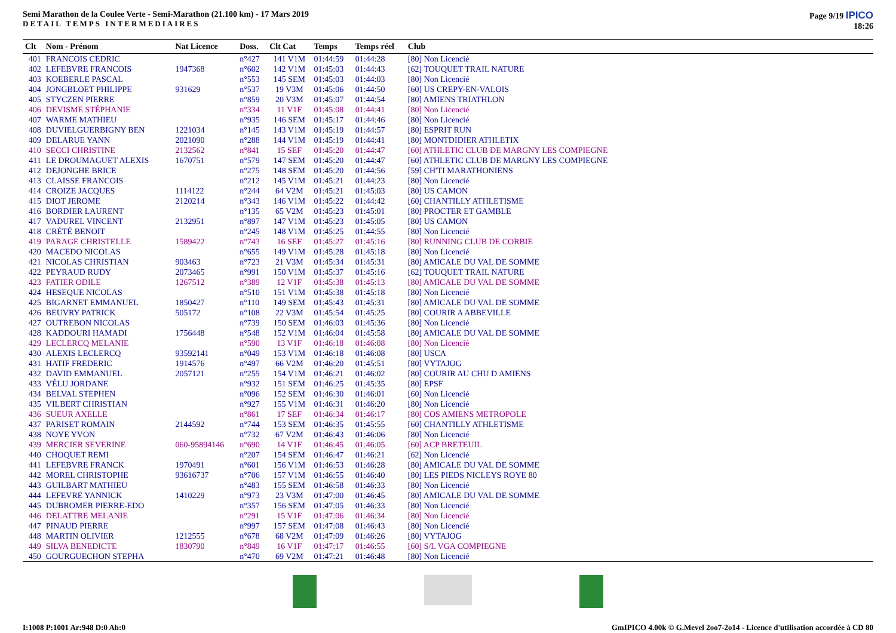Semi Marathon de la Coulee Verte - Semi-Marathon (21.100 km) - 17 Mars 2019
DETAIL TEMPS INTERMEDIAIRES
Page 9/19 IPICO
18:26
| Clt | Nom - Prénom | Nat Licence | Doss. | Clt Cat | Temps | Temps réel | Club |
| --- | --- | --- | --- | --- | --- | --- | --- |
| 401 | FRANCOIS CEDRIC | | n°427 | 141 V1M | 01:44:59 | 01:44:28 | [80] Non Licencié |
| 402 | LEFEBVRE FRANCOIS | 1947368 | n°602 | 142 V1M | 01:45:03 | 01:44:43 | [62] TOUQUET TRAIL NATURE |
| 403 | KOEBERLE PASCAL | | n°553 | 145 SEM | 01:45:03 | 01:44:03 | [80] Non Licencié |
| 404 | JONGBLOET PHILIPPE | 931629 | n°537 | 19 V3M | 01:45:06 | 01:44:50 | [60] US CREPY-EN-VALOIS |
| 405 | STYCZEN PIERRE | | n°859 | 20 V3M | 01:45:07 | 01:44:54 | [80] AMIENS TRIATHLON |
| 406 | DEVISME STÉPHANIE | | n°334 | 11 V1F | 01:45:08 | 01:44:41 | [80] Non Licencié |
| 407 | WARME MATHIEU | | n°935 | 146 SEM | 01:45:17 | 01:44:46 | [80] Non Licencié |
| 408 | DUVIELGUERBIGNY BEN | 1221034 | n°145 | 143 V1M | 01:45:19 | 01:44:57 | [80] ESPRIT RUN |
| 409 | DELARUE YANN | 2021090 | n°288 | 144 V1M | 01:45:19 | 01:44:41 | [80] MONTDIDIER ATHLETIX |
| 410 | SECCI CHRISTINE | 2132562 | n°841 | 15 SEF | 01:45:20 | 01:44:47 | [60] ATHLETIC CLUB DE MARGNY LES COMPIEGNE |
| 411 | LE DROUMAGUET ALEXIS | 1670751 | n°579 | 147 SEM | 01:45:20 | 01:44:47 | [60] ATHLETIC CLUB DE MARGNY LES COMPIEGNE |
| 412 | DEJONGHE BRICE | | n°275 | 148 SEM | 01:45:20 | 01:44:56 | [59] CH'TI MARATHONIENS |
| 413 | CLAISSE FRANCOIS | | n°212 | 145 V1M | 01:45:21 | 01:44:23 | [80] Non Licencié |
| 414 | CROIZE JACQUES | 1114122 | n°244 | 64 V2M | 01:45:21 | 01:45:03 | [80] US CAMON |
| 415 | DIOT JEROME | 2120214 | n°343 | 146 V1M | 01:45:22 | 01:44:42 | [60] CHANTILLY ATHLETISME |
| 416 | BORDIER LAURENT | | n°135 | 65 V2M | 01:45:23 | 01:45:01 | [80] PROCTER ET GAMBLE |
| 417 | VADUREL VINCENT | 2132951 | n°897 | 147 V1M | 01:45:23 | 01:45:05 | [80] US CAMON |
| 418 | CRÉTÉ BENOIT | | n°245 | 148 V1M | 01:45:25 | 01:44:55 | [80] Non Licencié |
| 419 | PARAGE CHRISTELLE | 1589422 | n°743 | 16 SEF | 01:45:27 | 01:45:16 | [80] RUNNING CLUB DE CORBIE |
| 420 | MACEDO NICOLAS | | n°655 | 149 V1M | 01:45:28 | 01:45:18 | [80] Non Licencié |
| 421 | NICOLAS CHRISTIAN | 903463 | n°723 | 21 V3M | 01:45:34 | 01:45:31 | [80] AMICALE DU VAL DE SOMME |
| 422 | PEYRAUD RUDY | 2073465 | n°991 | 150 V1M | 01:45:37 | 01:45:16 | [62] TOUQUET TRAIL NATURE |
| 423 | FATIER ODILE | 1267512 | n°389 | 12 V1F | 01:45:38 | 01:45:13 | [80] AMICALE DU VAL DE SOMME |
| 424 | HESEQUE NICOLAS | | n°510 | 151 V1M | 01:45:38 | 01:45:18 | [80] Non Licencié |
| 425 | BIGARNET EMMANUEL | 1850427 | n°110 | 149 SEM | 01:45:43 | 01:45:31 | [80] AMICALE DU VAL DE SOMME |
| 426 | BEUVRY PATRICK | 505172 | n°108 | 22 V3M | 01:45:54 | 01:45:25 | [80] COURIR A ABBEVILLE |
| 427 | OUTREBON NICOLAS | | n°739 | 150 SEM | 01:46:03 | 01:45:36 | [80] Non Licencié |
| 428 | KADDOURI HAMADI | 1756448 | n°548 | 152 V1M | 01:46:04 | 01:45:58 | [80] AMICALE DU VAL DE SOMME |
| 429 | LECLERCQ MELANIE | | n°590 | 13 V1F | 01:46:18 | 01:46:08 | [80] Non Licencié |
| 430 | ALEXIS LECLERCQ | 93592141 | n°049 | 153 V1M | 01:46:18 | 01:46:08 | [80] USCA |
| 431 | HATIF FREDERIC | 1914576 | n°497 | 66 V2M | 01:46:20 | 01:45:51 | [80] VYTAJOG |
| 432 | DAVID EMMANUEL | 2057121 | n°255 | 154 V1M | 01:46:21 | 01:46:02 | [80] COURIR AU CHU D AMIENS |
| 433 | VÉLU JORDANE | | n°932 | 151 SEM | 01:46:25 | 01:45:35 | [80] EPSF |
| 434 | BELVAL STEPHEN | | n°096 | 152 SEM | 01:46:30 | 01:46:01 | [60] Non Licencié |
| 435 | VILBERT CHRISTIAN | | n°927 | 155 V1M | 01:46:31 | 01:46:20 | [80] Non Licencié |
| 436 | SUEUR AXELLE | | n°861 | 17 SEF | 01:46:34 | 01:46:17 | [80] COS AMIENS METROPOLE |
| 437 | PARISET ROMAIN | 2144592 | n°744 | 153 SEM | 01:46:35 | 01:45:55 | [60] CHANTILLY ATHLETISME |
| 438 | NOYE YVON | | n°732 | 67 V2M | 01:46:43 | 01:46:06 | [80] Non Licencié |
| 439 | MERCIER SEVERINE | 060-95894146 | n°690 | 14 V1F | 01:46:45 | 01:46:05 | [60] ACP BRETEUIL |
| 440 | CHOQUET REMI | | n°207 | 154 SEM | 01:46:47 | 01:46:21 | [62] Non Licencié |
| 441 | LEFEBVRE FRANCK | 1970491 | n°601 | 156 V1M | 01:46:53 | 01:46:28 | [80] AMICALE DU VAL DE SOMME |
| 442 | MOREL CHRISTOPHE | 93616737 | n°706 | 157 V1M | 01:46:55 | 01:46:40 | [80] LES PIEDS NICLEYS ROYE 80 |
| 443 | GUILBART MATHIEU | | n°483 | 155 SEM | 01:46:58 | 01:46:33 | [80] Non Licencié |
| 444 | LEFEVRE YANNICK | 1410229 | n°973 | 23 V3M | 01:47:00 | 01:46:45 | [80] AMICALE DU VAL DE SOMME |
| 445 | DUBROMER PIERRE-EDO | | n°357 | 156 SEM | 01:47:05 | 01:46:33 | [80] Non Licencié |
| 446 | DELATTRE MELANIE | | n°291 | 15 V1F | 01:47:06 | 01:46:34 | [80] Non Licencié |
| 447 | PINAUD PIERRE | | n°997 | 157 SEM | 01:47:08 | 01:46:43 | [80] Non Licencié |
| 448 | MARTIN OLIVIER | 1212555 | n°678 | 68 V2M | 01:47:09 | 01:46:26 | [80] VYTAJOG |
| 449 | SILVA BENEDICTE | 1830790 | n°849 | 16 V1F | 01:47:17 | 01:46:55 | [60] S/L VGA COMPIEGNE |
| 450 | GOURGUECHON STEPHA | | n°470 | 69 V2M | 01:47:21 | 01:46:48 | [80] Non Licencié |
I:1008 P:1001 Ar:948 D:0 Ab:0 GmIPICO 4.00k © G.Mevel 2oo7-2o14 - Licence d'utilisation accordée à CD 80